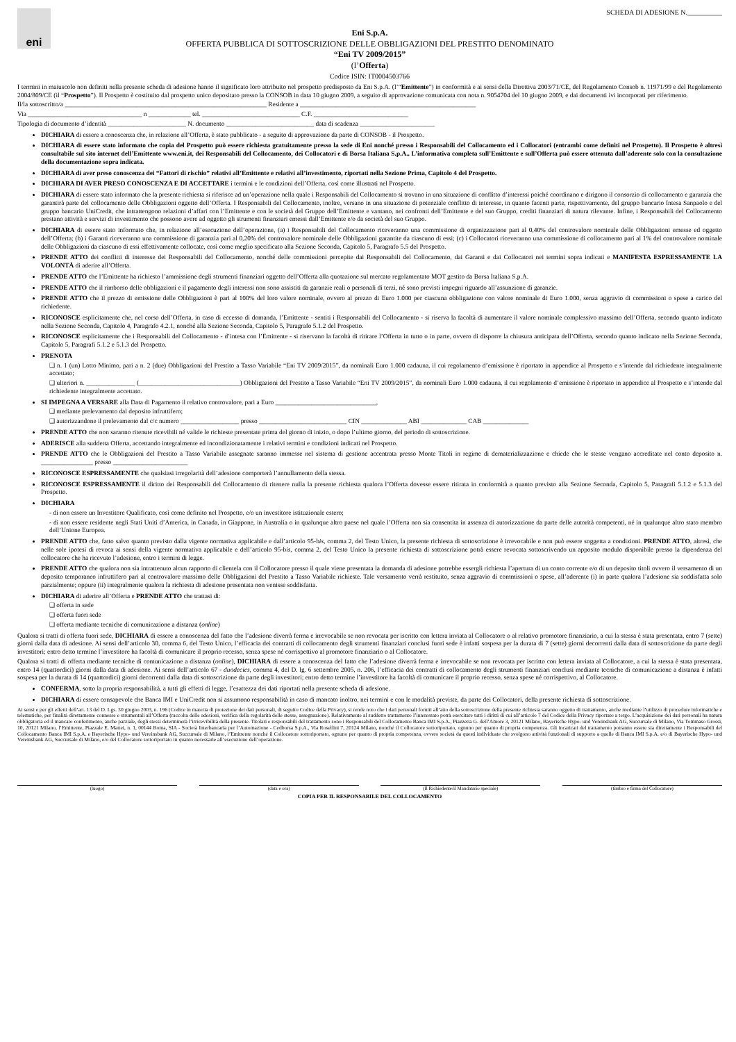eni
SCHEDA DI ADESIONE N.__________
Eni S.p.A.
OFFERTA PUBBLICA DI SOTTOSCRIZIONE DELLE OBBLIGAZIONI DEL PRESTITO DENOMINATO
“Eni TV 2009/2015”
(l’Offerta)
Codice ISIN: IT0004503766
I termini in maiuscolo non definiti nella presente scheda di adesione hanno il significato loro attribuito nel prospetto predisposto da Eni S.p.A. (l’“Emittente”) in conformità e ai sensi della Direttiva 2003/71/CE, del Regolamento Consob n. 11971/99 e del Regolamento 2004/809/CE (il “Prospetto”). Il Prospetto è costituito dal prospetto unico depositato presso la CONSOB in data 10 giugno 2009, a seguito di approvazione comunicata con nota n. 9054704 del 10 giugno 2009, e dai documenti ivi incorporati per riferimento.
Il/la sottoscritto/a ______________________________________________________________ Residente a ______________________________________________________
Via ___________________________________ n _____________ tel. ______________________________ C.F. _____________________________
Tipologia di documento d’identità ________________________ N. documento ___________________________ data di scadenza _______________________
DICHIARA di essere a conoscenza che, in relazione all’Offerta, è stato pubblicato - a seguito di approvazione da parte di CONSOB - il Prospetto.
DICHIARA di essere stato informato che copia del Prospetto può essere richiesta gratuitamente presso la sede di Eni nonché presso i Responsabili del Collocamento ed i Collocatori (entrambi come definiti nel Prospetto). Il Prospetto è altresì consultabile sul sito internet dell’Emittente www.eni.it, dei Responsabili del Collocamento, dei Collocatori e di Borsa Italiana S.p.A.. L’informativa completa sull’Emittente e sull’Offerta può essere ottenuta dall’aderente solo con la consultazione della documentazione sopra indicata.
DICHIARA di aver preso conoscenza dei “Fattori di rischio” relativi all’Emittente e relativi all’investimento, riportati nella Sezione Prima, Capitolo 4 del Prospetto.
DICHIARA DI AVER PRESO CONOSCENZA E DI ACCETTARE i termini e le condizioni dell’Offerta, così come illustrati nel Prospetto.
DICHIARA di essere stato informato che la presente richiesta si riferisce ad un’operazione nella quale i Responsabili del Collocamento si trovano in una situazione di conflitto d’interessi poiché coordinano e dirigono il consorzio di collocamento e garanzia che garantirà parte del collocamento delle Obbligazioni oggetto dell’Offerta. I Responsabili del Collocamento, inoltre, versano in una situazione di potenziale conflitto di interesse, in quanto facenti parte, rispettivamente, del gruppo bancario Intesa Sanpaolo e del gruppo bancario UniCredit, che intrattengono relazioni d’affari con l’Emittente e con le società del Gruppo dell’Emittente e vantano, nei confronti dell’Emittente e del suo Gruppo, crediti finanziari di natura rilevante. Infine, i Responsabili del Collocamento prestano attività e servizi di investimento che possono avere ad oggetto gli strumenti finanziari emessi dall’Emittente e/o da società del suo Gruppo.
DICHIARA di essere stato informato che, in relazione all’esecuzione dell’operazione, (a) i Responsabili del Collocamento riceveranno una commissione di organizzazione pari al 0,40% del controvalore nominale delle Obbligazioni emesse ed oggetto dell’Offerta; (b) i Garanti riceveranno una commissione di garanzia pari al 0,20% del controvalore nominale delle Obbligazioni garantite da ciascuno di essi; (c) i Collocatori riceveranno una commissione di collocamento pari al 1% del controvalore nominale delle Obbligazioni da ciascuno di essi effettivamente collocate, così come meglio specificato alla Sezione Seconda, Capitolo 5, Paragrafo 5.5 del Prospetto.
PRENDE ATTO dei conflitti di interesse dei Responsabili del Collocamento, nonché delle commissioni percepite dai Responsabili del Collocamento, dai Garanti e dai Collocatori nei termini sopra indicati e MANIFESTA ESPRESSAMENTE LA VOLONTÀ di aderire all’Offerta.
PRENDE ATTO che l’Emittente ha richiesto l’ammissione degli strumenti finanziari oggetto dell’Offerta alla quotazione sul mercato regolamentato MOT gestito da Borsa Italiana S.p.A.
PRENDE ATTO che il rimborso delle obbligazioni e il pagamento degli interessi non sono assistiti da garanzie reali o personali di terzi, né sono previsti impegni riguardo all’assunzione di garanzie.
PRENDE ATTO che il prezzo di emissione delle Obbligazioni è pari al 100% del loro valore nominale, ovvero al prezzo di Euro 1.000 per ciascuna obbligazione con valore nominale di Euro 1.000, senza aggravio di commissioni o spese a carico del richiedente.
RICONOSCE esplicitamente che, nel corso dell’Offerta, in caso di eccesso di domanda, l’Emittente - sentiti i Responsabili del Collocamento - si riserva la facoltà di aumentare il valore nominale complessivo massimo dell’Offerta, secondo quanto indicato nella Sezione Seconda, Capitolo 4, Paragrafo 4.2.1, nonché alla Sezione Seconda, Capitolo 5, Paragrafo 5.1.2 del Prospetto.
RICONOSCE esplicitamente che i Responsabili del Collocamento - d’intesa con l’Emittente - si riservano la facoltà di ritirare l’Offerta in tutto o in parte, ovvero di disporre la chiusura anticipata dell’Offerta, secondo quanto indicato nella Sezione Seconda, Capitolo 5, Paragrafi 5.1.2 e 5.1.3 del Prospetto.
PRENOTA
❑ n. 1 (un) Lotto Minimo, pari a n. 2 (due) Obbligazioni del Prestito a Tasso Variabile “Eni TV 2009/2015”, da nominali Euro 1.000 cadauna, il cui regolamento d’emissione è riportato in appendice al Prospetto e s’intende dal richiedente integralmente accettato;
❑ ulteriori n. _______________ (_______________________________) Obbligazioni del Prestito a Tasso Variabile “Eni TV 2009/2015”, da nominali Euro 1.000 cadauna, il cui regolamento d’emissione è riportato in appendice al Prospetto e s’intende dal richiedente integralmente accettato.
SI IMPEGNA A VERSARE alla Data di Pagamento il relativo controvalore, pari a Euro _______________________________,
❑ mediante prelevamento dal deposito infruttifero;
❑ autorizzandone il prelevamento dal c/c numero __________________ presso ___________________________ CIN ______________ ABI ______________ CAB ______________
PRENDE ATTO che non saranno ritenute ricevibili né valide le richieste presentate prima del giorno di inizio, o dopo l’ultimo giorno, del periodo di sottoscrizione.
ADERISCE alla suddetta Offerta, accettando integralmente ed incondizionatamente i relativi termini e condizioni indicati nel Prospetto.
PRENDE ATTO che le Obbligazioni del Prestito a Tasso Variabile assegnate saranno immesse nel sistema di gestione accentrata presso Monte Titoli in regime di dematerializzazione e chiede che le stesse vengano accreditate nel conto deposito n. ________________ presso _______________________
RICONOSCE ESPRESSAMENTE che qualsiasi irregolarità dell’adesione comporterà l’annullamento della stessa.
RICONOSCE ESPRESSAMENTE il diritto dei Responsabili del Collocamento di ritenere nulla la presente richiesta qualora l’Offerta dovesse essere ritirata in conformità a quanto previsto alla Sezione Seconda, Capitolo 5, Paragrafi 5.1.2 e 5.1.3 del Prospetto.
DICHIARA
- di non essere un Investitore Qualificato, così come definito nel Prospetto, e/o un investitore istituzionale estero;
- di non essere residente negli Stati Uniti d’America, in Canada, in Giappone, in Australia o in qualunque altro paese nel quale l’Offerta non sia consentita in assenza di autorizzazione da parte delle autorità competenti, né in qualunque altro stato membro dell’Unione Europea.
PRENDE ATTO che, fatto salvo quanto previsto dalla vigente normativa applicabile e dall’articolo 95-bis, comma 2, del Testo Unico, la presente richiesta di sottoscrizione è irrevocabile e non può essere soggetta a condizioni. PRENDE ATTO, altresì, che nelle sole ipotesi di revoca ai sensi della vigente normativa applicabile e dell’articolo 95-bis, comma 2, del Testo Unico la presente richiesta di sottoscrizione potrà essere revocata sottoscrivendo un apposito modulo disponibile presso la dipendenza del collocatore che ha ricevuto l’adesione, entro i termini di legge.
PRENDE ATTO che qualora non sia intrattenuto alcun rapporto di clientela con il Collocatore presso il quale viene presentata la domanda di adesione potrebbe essergli richiesta l’apertura di un conto corrente e/o di un deposito titoli ovvero il versamento di un deposito temporaneo infruttifero pari al controvalore massimo delle Obbligazioni del Prestito a Tasso Variabile richieste. Tale versamento verrà restituito, senza aggravio di commissioni o spese, all’aderente (i) in parte qualora l’adesione sia soddisfatta solo parzialmente; oppure (ii) integralmente qualora la richiesta di adesione presentata non venisse soddisfatta.
DICHIARA di aderire all’Offerta e PRENDE ATTO che trattasi di:
❑ offerta in sede
❑ offerta fuori sede
❑ offerta mediante tecniche di comunicazione a distanza (online)
Qualora si tratti di offerta fuori sede, DICHIARA di essere a conoscenza del fatto che l’adesione diverrà ferma e irrevocabile se non revocata per iscritto con lettera inviata al Collocatore o al relativo promotore finanziario, a cui la stessa è stata presentata, entro 7 (sette) giorni dalla data di adesione. Ai sensi dell’articolo 30, comma 6, del Testo Unico, l’efficacia dei contratti di collocamento degli strumenti finanziari conclusi fuori sede è infatti sospesa per la durata di 7 (sette) giorni decorrenti dalla data di sottoscrizione da parte degli investitori; entro detto termine l’investitore ha facoltà di comunicare il proprio recesso, senza spese né corrispettivo al promotore finanziario o al Collocatore.
Qualora si tratti di offerta mediante tecniche di comunicazione a distanza (online), DICHIARA di essere a conoscenza del fatto che l’adesione diverrà ferma e irrevocabile se non revocata per iscritto con lettera inviata al Collocatore, a cui la stessa è stata presentata, entro 14 (quattordici) giorni dalla data di adesione. Ai sensi dell’articolo 67 - duodecies, comma 4, del D. lg. 6 settembre 2005, n. 206, l’efficacia dei contratti di collocamento degli strumenti finanziari conclusi mediante tecniche di comunicazione a distanza è infatti sospesa per la durata di 14 (quattordici) giorni decorrenti dalla data di sottoscrizione da parte degli investitori; entro detto termine l’investitore ha facoltà di comunicare il proprio recesso, senza spese né corrispettivo, al Collocatore.
CONFERMA, sotto la propria responsabilità, a tutti gli effetti di legge, l’esattezza dei dati riportati nella presente scheda di adesione.
DICHIARA di essere consapevole che Banca IMI e UniCredit non si assumono responsabilità in caso di mancato inoltro, nei termini e con le modalità previste, da parte dei Collocatori, della presente richiesta di sottoscrizione.
Ai sensi e per gli effetti dell’art. 13 del D. Lgs. 30 giugno 2003, n. 196 (Codice in materia di protezione dei dati personali, di seguito Codice della Privacy), si rende noto che i dati personali forniti all’atto della sottoscrizione della presente richiesta saranno oggetto di trattamento, anche mediante l’utilizzo di procedure informatiche e telematiche, per finalità direttamente connesse e strumentali all’Offerta (raccolta delle adesioni, verifica della regolarità delle stesse, assegnazione). Relativamente al suddetto trattamento l’interessato potrà esercitare tutti i diritti di cui all’articolo 7 del Codice della Privacy riportato a tergo. L’acquisizione dei dati personali ha natura obbligatoria ed il mancato conferimento, anche parziale, degli stessi determinerà l’irricevibilità della presente. Titolari e responsabili del trattamento sono i Responsabili del Collocamento Banca IMI S.p.A., Piazzetta G. dell’Amore 3, 20121 Milano, Bayerische Hypo- und Vereinsbank AG, Succursale di Milano, Via Tommaso Grossi, 10, 20121 Milano, l’Emittente, Piazzale E. Mattei, n. 1, 00144 Roma, SIA - Società Interbancaria per l’Automazione - Cedborsa S.p.A., Via Rosellini 7, 20124 Milano, nonché il Collocatore sottoriportato, ognuno per quanto di propria competenza. Gli incaricati del trattamento potranno essere sia direttamente i Responsabili del Collocamento Banca IMI S.p.A. e Bayerische Hypo- und Vereinsbank AG, Succursale di Milano, l’Emittente nonché il Collocatore sottoriportato, ognuno per quanto di propria competenza, ovvero società da questi individuate che svolgono attività funzionali di supporto a quelle di Banca IMI S.p.A. e/o di Bayerische Hypo- und Vereinsbank AG, Succursale di Milano, e/o del Collocatore sottoriportato in quanto necessarie all’esecuzione dell’operazione.
(luogo) (data e ora) (Il Richiedente/il Mandatario speciale) (timbro e firma del Collocatore)
COPIA PER IL RESPONSABILE DEL COLLOCAMENTO